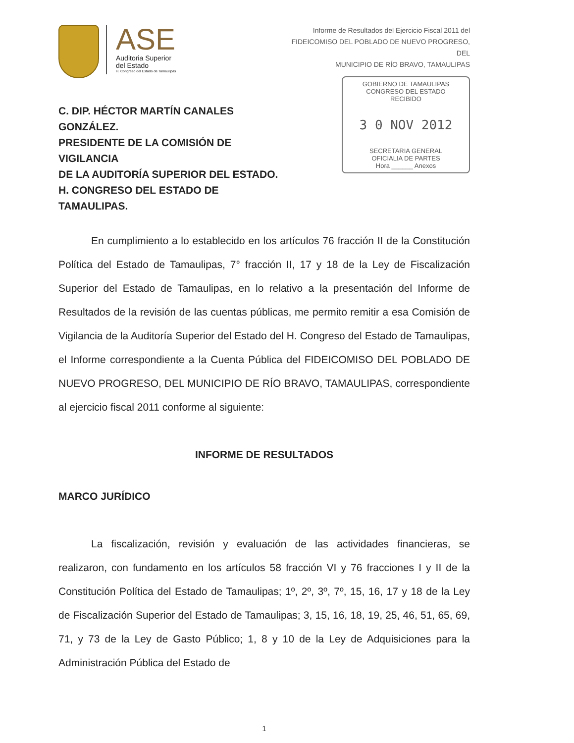ASE
Auditoria Superior
del Estado
H. Congreso del Estado de Tamaulipas
C. DIP. HÉCTOR MARTÍN CANALES GONZÁLEZ.
PRESIDENTE DE LA COMISIÓN DE VIGILANCIA
DE LA AUDITORÍA SUPERIOR DEL ESTADO.
H. CONGRESO DEL ESTADO DE TAMAULIPAS.
Informe de Resultados del Ejercicio Fiscal 2011 del
FIDEICOMISO DEL POBLADO DE NUEVO PROGRESO, DEL
MUNICIPIO DE RÍO BRAVO, TAMAULIPAS
GOBIERNO DE TAMAULIPAS
CONGRESO DEL ESTADO
RECIBIDO
3 0 NOV 2012
SECRETARIA GENERAL
OFICIALIA DE PARTES
Hora ______ Anexos
En cumplimiento a lo establecido en los artículos 76 fracción II de la Constitución Política del Estado de Tamaulipas, 7° fracción II, 17 y 18 de la Ley de Fiscalización Superior del Estado de Tamaulipas, en lo relativo a la presentación del Informe de Resultados de la revisión de las cuentas públicas, me permito remitir a esa Comisión de Vigilancia de la Auditoría Superior del Estado del H. Congreso del Estado de Tamaulipas, el Informe correspondiente a la Cuenta Pública del FIDEICOMISO DEL POBLADO DE NUEVO PROGRESO, DEL MUNICIPIO DE RÍO BRAVO, TAMAULIPAS, correspondiente al ejercicio fiscal 2011 conforme al siguiente:
INFORME DE RESULTADOS
MARCO JURÍDICO
La fiscalización, revisión y evaluación de las actividades financieras, se realizaron, con fundamento en los artículos 58 fracción VI y 76 fracciones I y II de la Constitución Política del Estado de Tamaulipas; 1º, 2º, 3º, 7º, 15, 16, 17 y 18 de la Ley de Fiscalización Superior del Estado de Tamaulipas; 3, 15, 16, 18, 19, 25, 46, 51, 65, 69, 71, y 73 de la Ley de Gasto Público; 1, 8 y 10 de la Ley de Adquisiciones para la Administración Pública del Estado de
1